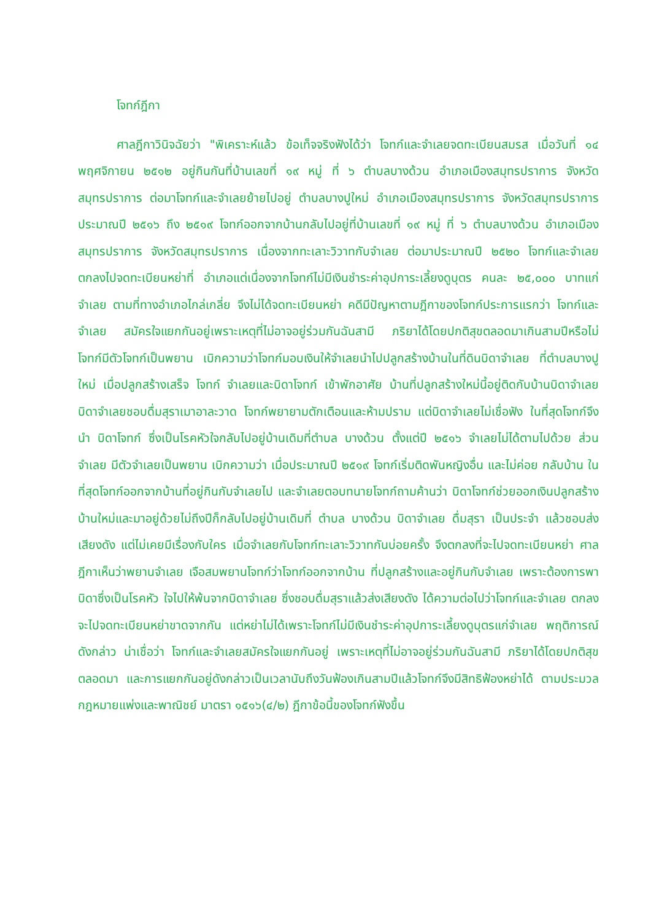โจทก์ฎีกา
ศาลฎีกาวินิจฉัยว่า "พิเคราะห์แล้ว ข้อเท็จจริงฟังได้ว่า โจทก์และจำเลยจดทะเบียนสมรส เมื่อวันที่ ๑๔ พฤศจิกายน ๒๕๑๒ อยู่กินกันที่บ้านเลขที่ ๑๙ หมู่ ที่ ๖ ตำบลบางด้วน อำเภอเมืองสมุทรปราการ จังหวัดสมุทรปราการ ต่อมาโจทก์และจำเลยย้ายไปอยู่ ตำบลบางปูใหม่ อำเภอเมืองสมุทรปราการ จังหวัดสมุทรปราการ ประมาณปี ๒๕๑๖ ถึง ๒๕๑๙ โจทก์ออกจากบ้านกลับไปอยู่ที่บ้านเลขที่ ๑๙ หมู่ ที่ ๖ ตำบลบางด้วน อำเภอเมืองสมุทรปราการ จังหวัดสมุทรปราการ เนื่องจากทะเลาะวิวาทกับจำเลย ต่อมาประมาณปี ๒๕๒๐ โจทก์และจำเลยตกลงไปจดทะเบียนหย่าที่ อำเภอแต่เนื่องจากโจทก์ไม่มีเงินชำระค่าอุปการะเลี้ยงดูบุตร คนละ ๒๕,๐๐๐ บาทแก่จำเลย ตามที่ทางอำเภอไกล่เกลี่ย จึงไม่ได้จดทะเบียนหย่า คดีมีปัญหาตามฎีกาของโจทก์ประการแรกว่า โจทก์และจำเลย สมัครใจแยกกันอยู่เพราะเหตุที่ไม่อาจอยู่ร่วมกันฉันสามี ภริยาได้โดยปกติสุขตลอดมาเกินสามปีหรือไม่ โจทก์มีตัวโจทก์เป็นพยาน เบิกความว่าโจทก์มอบเงินให้จำเลยนำไปปลูกสร้างบ้านในที่ดินบิดาจำเลย ที่ตำบลบางปูใหม่ เมื่อปลูกสร้างเสร็จ โจทก์ จำเลยและบิดาโจทก์ เข้าพักอาศัย บ้านที่ปลูกสร้างใหม่นี้อยู่ติดกับบ้านบิดาจำเลย บิดาจำเลยชอบดื่มสุราเมาอาละวาด โจทก์พยายามตักเตือนและห้ามปราม แต่บิดาจำเลยไม่เชื่อฟัง ในที่สุดโจทก์จึงนำ บิดาโจทก์ ซึ่งเป็นโรคหัวใจกลับไปอยู่บ้านเดิมที่ตำบล บางด้วน ตั้งแต่ปี ๒๕๑๖ จำเลยไม่ได้ตามไปด้วย ส่วนจำเลย มีตัวจำเลยเป็นพยาน เบิกความว่า เมื่อประมาณปี ๒๕๑๙ โจทก์เริ่มติดพันหญิงอื่น และไม่ค่อย กลับบ้าน ในที่สุดโจทก์ออกจากบ้านที่อยู่กินกับจำเลยไป และจำเลยตอบทนายโจทก์ถามค้านว่า บิดาโจทก์ช่วยออกเงินปลูกสร้างบ้านใหม่และมาอยู่ด้วยไม่ถึงปีก็กลับไปอยู่บ้านเดิมที่ ตำบล บางด้วน บิดาจำเลย ดื่มสุรา เป็นประจำ แล้วชอบส่งเสียงดัง แต่ไม่เคยมีเรื่องกับใคร เมื่อจำเลยกับโจทก์ทะเลาะวิวาทกันบ่อยครั้ง จึงตกลงที่จะไปจดทะเบียนหย่า ศาลฎีกาเห็นว่าพยานจำเลย เจือสมพยานโจทก์ว่าโจทก์ออกจากบ้าน ที่ปลูกสร้างและอยู่กินกับจำเลย เพราะต้องการพาบิดาซึ่งเป็นโรคหัว ใจไปให้พ้นจากบิดาจำเลย ซึ่งชอบดื่มสุราแล้วส่งเสียงดัง ได้ความต่อไปว่าโจทก์และจำเลย ตกลงจะไปจดทะเบียนหย่าขาดจากกัน แต่หย่าไม่ได้เพราะโจทก์ไม่มีเงินชำระค่าอุปการะเลี้ยงดูบุตรแก่จำเลย พฤติการณ์ดังกล่าว น่าเชื่อว่า โจทก์และจำเลยสมัครใจแยกกันอยู่ เพราะเหตุที่ไม่อาจอยู่ร่วมกันฉันสามี ภริยาได้โดยปกติสุขตลอดมา และการแยกกันอยู่ดังกล่าวเป็นเวลานับถึงวันฟ้องเกินสามปีแล้วโจทก์จึงมีสิทธิฟ้องหย่าได้ ตามประมวลกฎหมายแพ่งและพาณิชย์ มาตรา ๑๕๑๖(๔/๒) ฎีกาข้อนี้ของโจทก์ฟังขึ้น